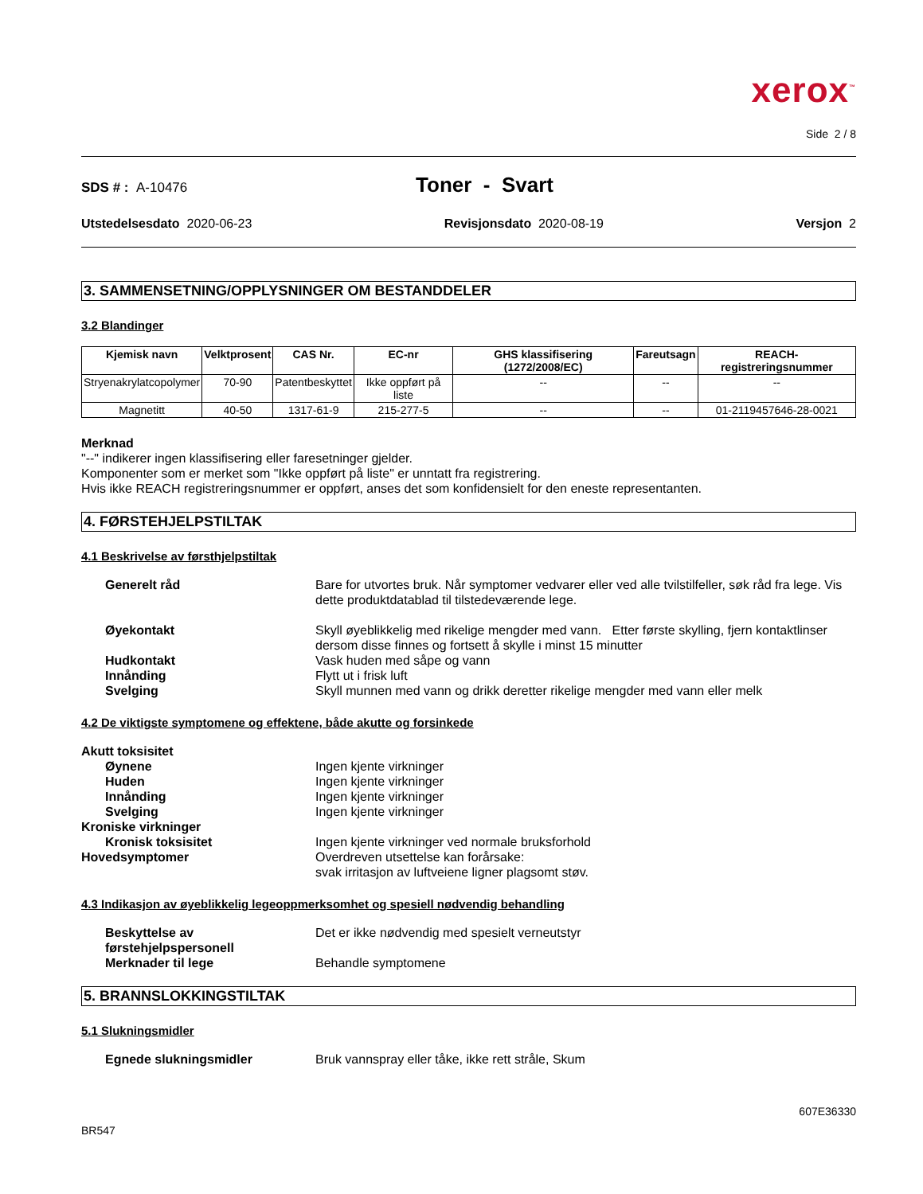xerox<sup>™</sup>
Side 2 / 8
SDS # : A-10476
Toner - Svart
Utstedelsesdato 2020-06-23 Revisjonsdato 2020-08-19 Versjon 2
3. SAMMENSETNING/OPPLYSNINGER OM BESTANDDELER
3.2 Blandinger
| Kjemisk navn | Velktprosent | CAS Nr. | EC-nr | GHS klassifisering (1272/2008/EC) | Fareutsagn | REACH-registreringsnummer |
| --- | --- | --- | --- | --- | --- | --- |
| Stryenakrylatcopolymer | 70-90 | Patentbeskyttet | Ikke oppført på liste | -- | -- | -- |
| Magnetitt | 40-50 | 1317-61-9 | 215-277-5 | -- | -- | 01-2119457646-28-0021 |
Merknad
"--" indikerer ingen klassifisering eller faresetninger gjelder.
Komponenter som er merket som "Ikke oppført på liste" er unntatt fra registrering.
Hvis ikke REACH registreringsnummer er oppført, anses det som konfidensielt for den eneste representanten.
4. FØRSTEHJELPSTILTAK
4.1 Beskrivelse av førsthjelpstiltak
Generelt råd
Bare for utvortes bruk. Når symptomer vedvarer eller ved alle tvilstilfeller, søk råd fra lege. Vis dette produktdatablad til tilstedeværende lege.
Øyekontakt
Skyll øyeblikkelig med rikelige mengder med vann. Etter første skylling, fjern kontaktlinser dersom disse finnes og fortsett å skylle i minst 15 minutter
Hudkontakt
Vask huden med såpe og vann
Innånding
Flytt ut i frisk luft
Svelging
Skyll munnen med vann og drikk deretter rikelige mengder med vann eller melk
4.2 De viktigste symptomene og effektene, både akutte og forsinkede
Akutt toksisitet
Øynene
Ingen kjente virkninger
Huden
Ingen kjente virkninger
Innånding
Ingen kjente virkninger
Svelging
Ingen kjente virkninger
Kroniske virkninger
Kronisk toksisitet
Ingen kjente virkninger ved normale bruksforhold
Hovedsymptomer
Overdreven utsettelse kan forårsake:
svak irritasjon av luftveiene ligner plagsomt støv.
4.3 Indikasjon av øyeblikkelig legeoppmerksomhet og spesiell nødvendig behandling
Beskyttelse av førstehjelpspersonell
Det er ikke nødvendig med spesielt verneutstyr
Merknader til lege
Behandle symptomene
5. BRANNSLOKKINGSTILTAK
5.1 Slukningsmidler
Egnede slukningsmidler
Bruk vannspray eller tåke, ikke rett stråle, Skum
607E36330
BR547